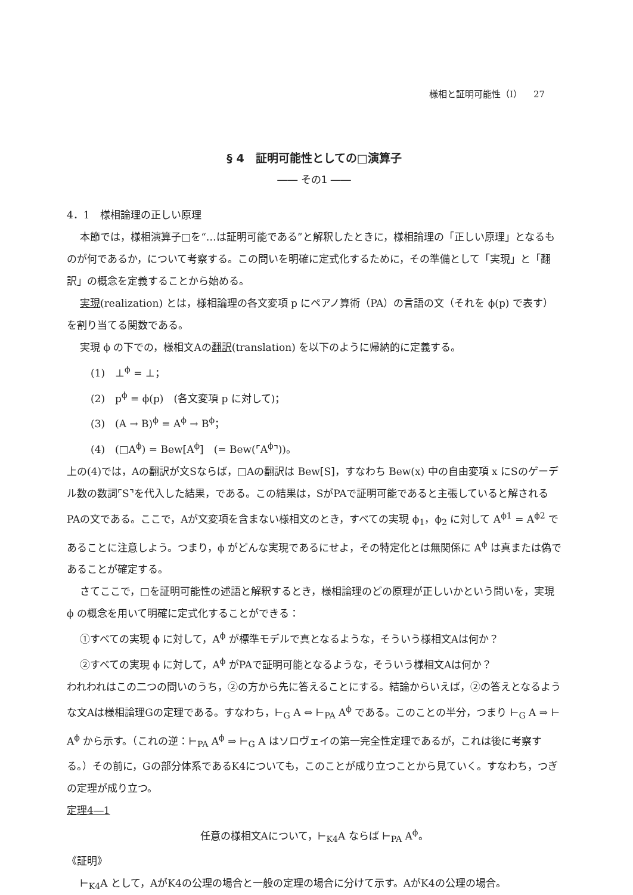様相と証明可能性（Ⅰ） 27
§ 4　証明可能性としての□演算子
―― その1 ――
4．1　様相論理の正しい原理
本節では，様相演算子□を“…は証明可能である”と解釈したときに，様相論理の「正しい原理」となるものが何であるか，について考察する。この問いを明確に定式化するために，その準備として「実現」と「翻訳」の概念を定義することから始める。
実現(realization) とは，様相論理の各文変項 p にペアノ算術（PA）の言語の文（それを ϕ(p) で表す）を割り当てる関数である。
実現 ϕ の下での，様相文Aの翻訳(translation) を以下のように帰納的に定義する。
(1)　⊥<sup>ϕ</sup> = ⊥；
(2)　p<sup>ϕ</sup> = ϕ(p)　(各文変項 p に対して)；
(3)　(A → B)<sup>ϕ</sup> = A<sup>ϕ</sup> → B<sup>ϕ</sup>；
(4)　(□A<sup>ϕ</sup>) = Bew[A<sup>ϕ</sup>]　(= Bew(⌜A<sup>ϕ</sup>⌝))。
上の(4)では，Aの翻訳が文Sならば，□Aの翻訳は Bew[S]，すなわち Bew(x) 中の自由変項 x にSのゲーデル数の数詞⌜S⌝を代入した結果，である。この結果は，SがPAで証明可能であると主張していると解されるPAの文である。ここで，Aが文変項を含まない様相文のとき，すべての実現 ϕ<sub>1</sub>，ϕ<sub>2</sub> に対して A<sup>ϕ1</sup> = A<sup>ϕ2</sup> であることに注意しよう。つまり，ϕ がどんな実現であるにせよ，その特定化とは無関係に A<sup>ϕ</sup> は真または偽であることが確定する。
さてここで，□を証明可能性の述語と解釈するとき，様相論理のどの原理が正しいかという問いを，実現 ϕ の概念を用いて明確に定式化することができる：
①すべての実現 ϕ に対して，A<sup>ϕ</sup> が標準モデルで真となるような，そういう様相文Aは何か？
②すべての実現 ϕ に対して，A<sup>ϕ</sup> がPAで証明可能となるような，そういう様相文Aは何か？
われわれはこの二つの問いのうち，②の方から先に答えることにする。結論からいえば，②の答えとなるような文Aは様相論理Gの定理である。すなわち，⊢<sub>G</sub> A ⇔ ⊢<sub>PA</sub> A<sup>ϕ</sup> である。このことの半分，つまり ⊢<sub>G</sub> A ⇒ ⊢ A<sup>ϕ</sup> から示す。（これの逆：⊢<sub>PA</sub> A<sup>ϕ</sup> ⇒ ⊢<sub>G</sub> A はソロヴェイの第一完全性定理であるが，これは後に考察する。）その前に，Gの部分体系であるK4についても，このことが成り立つことから見ていく。すなわち，つぎの定理が成り立つ。
定理4―1
任意の様相文Aについて，⊢<sub>K4</sub>A ならば ⊢<sub>PA</sub> A<sup>ϕ</sup>。
《証明》
⊢<sub>K4</sub>A として，AがK4の公理の場合と一般の定理の場合に分けて示す。AがK4の公理の場合。